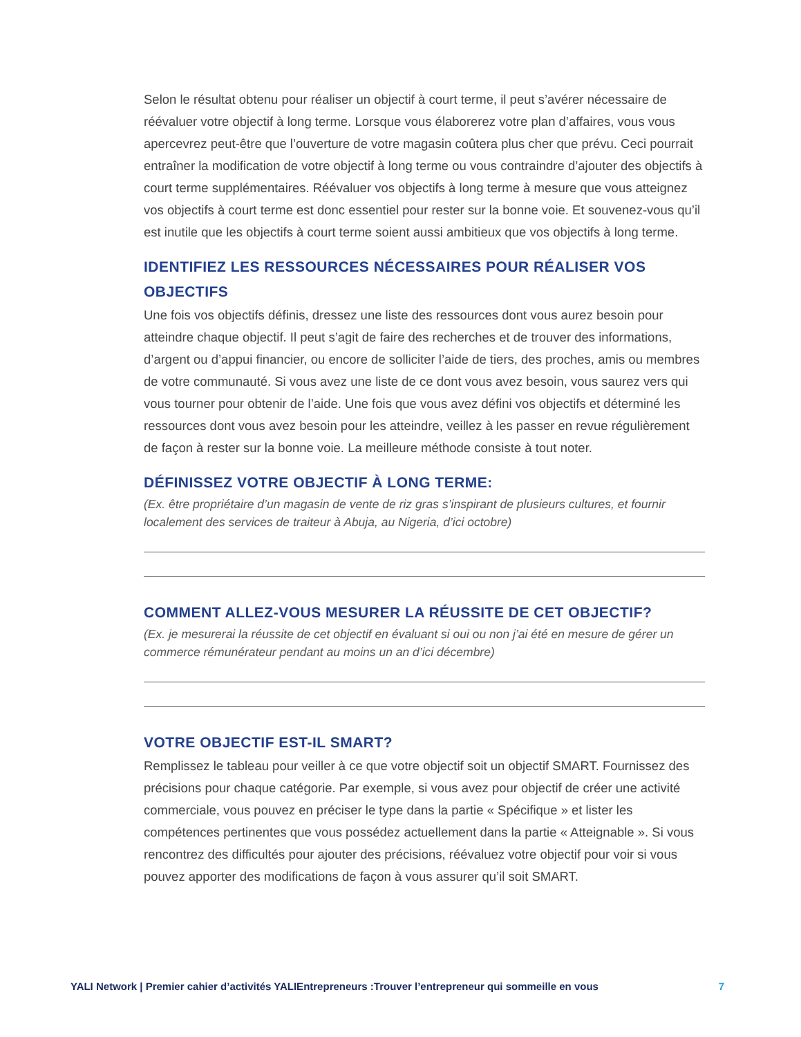Selon le résultat obtenu pour réaliser un objectif à court terme, il peut s’avérer nécessaire de réévaluer votre objectif à long terme. Lorsque vous élaborerez votre plan d’affaires, vous vous apercevrez peut-être que l’ouverture de votre magasin coûtera plus cher que prévu. Ceci pourrait entraîner la modification de votre objectif à long terme ou vous contraindre d’ajouter des objectifs à court terme supplémentaires. Réévaluer vos objectifs à long terme à mesure que vous atteignez vos objectifs à court terme est donc essentiel pour rester sur la bonne voie. Et souvenez-vous qu’il est inutile que les objectifs à court terme soient aussi ambitieux que vos objectifs à long terme.
IDENTIFIEZ LES RESSOURCES NÉCESSAIRES POUR RÉALISER VOS OBJECTIFS
Une fois vos objectifs définis, dressez une liste des ressources dont vous aurez besoin pour atteindre chaque objectif. Il peut s’agit de faire des recherches et de trouver des informations, d’argent ou d’appui financier, ou encore de solliciter l’aide de tiers, des proches, amis ou membres de votre communauté. Si vous avez une liste de ce dont vous avez besoin, vous saurez vers qui vous tourner pour obtenir de l’aide. Une fois que vous avez défini vos objectifs et déterminé les ressources dont vous avez besoin pour les atteindre, veillez à les passer en revue régulièrement de façon à rester sur la bonne voie. La meilleure méthode consiste à tout noter.
DÉFINISSEZ VOTRE OBJECTIF À LONG TERME:
(Ex. être propriétaire d’un magasin de vente de riz gras s’inspirant de plusieurs cultures, et fournir localement des services de traiteur à Abuja, au Nigeria, d’ici octobre)
COMMENT ALLEZ-VOUS MESURER LA RÉUSSITE DE CET OBJECTIF?
(Ex. je mesurerai la réussite de cet objectif en évaluant si oui ou non j’ai été en mesure de gérer un commerce rémunérateur pendant au moins un an d’ici décembre)
VOTRE OBJECTIF EST-IL SMART?
Remplissez le tableau pour veiller à ce que votre objectif soit un objectif SMART. Fournissez des précisions pour chaque catégorie. Par exemple, si vous avez pour objectif de créer une activité commerciale, vous pouvez en préciser le type dans la partie « Spécifique » et lister les compétences pertinentes que vous possédez actuellement dans la partie « Atteignable ». Si vous rencontrez des difficultés pour ajouter des précisions, réévaluez votre objectif pour voir si vous pouvez apporter des modifications de façon à vous assurer qu’il soit SMART.
YALI Network | Premier cahier d’activités YALIEntrepreneurs :Trouver l’entrepreneur qui sommeille en vous 7